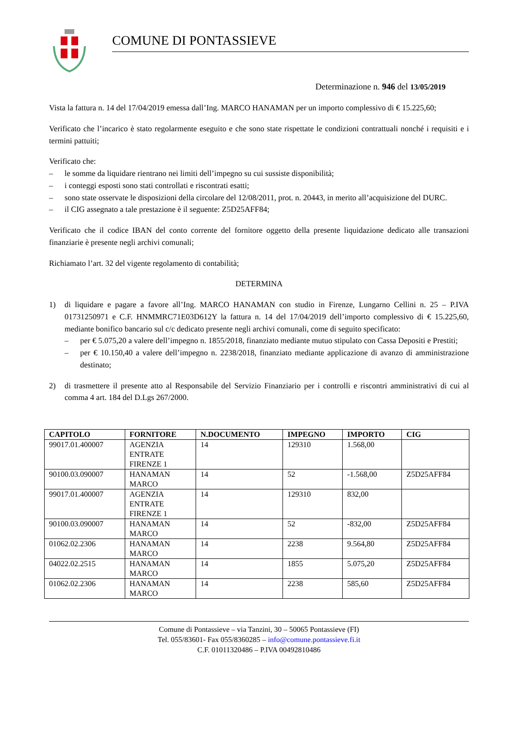COMUNE DI PONTASSIEVE
Determinazione n. 946 del 13/05/2019
Vista la fattura n. 14 del 17/04/2019 emessa dall’Ing. MARCO HANAMAN per un importo complessivo di € 15.225,60;
Verificato che l’incarico è stato regolarmente eseguito e che sono state rispettate le condizioni contrattuali nonché i requisiti e i termini pattuiti;
Verificato che:
– le somme da liquidare rientrano nei limiti dell’impegno su cui sussiste disponibilità;
– i conteggi esposti sono stati controllati e riscontrati esatti;
– sono state osservate le disposizioni della circolare del 12/08/2011, prot. n. 20443, in merito all’acquisizione del DURC.
– il CIG assegnato a tale prestazione è il seguente: Z5D25AFF84;
Verificato che il codice IBAN del conto corrente del fornitore oggetto della presente liquidazione dedicato alle transazioni finanziarie è presente negli archivi comunali;
Richiamato l’art. 32 del vigente regolamento di contabilità;
DETERMINA
1) di liquidare e pagare a favore all’Ing. MARCO HANAMAN con studio in Firenze, Lungarno Cellini n. 25 – P.IVA 01731250971 e C.F. HNMMRC71E03D612Y la fattura n. 14 del 17/04/2019 dell’importo complessivo di € 15.225,60, mediante bonifico bancario sul c/c dedicato presente negli archivi comunali, come di seguito specificato:
– per € 5.075,20 a valere dell’impegno n. 1855/2018, finanziato mediante mutuo stipulato con Cassa Depositi e Prestiti;
– per € 10.150,40 a valere dell’impegno n. 2238/2018, finanziato mediante applicazione di avanzo di amministrazione destinato;
2) di trasmettere il presente atto al Responsabile del Servizio Finanziario per i controlli e riscontri amministrativi di cui al comma 4 art. 184 del D.Lgs 267/2000.
| CAPITOLO | FORNITORE | N.DOCUMENTO | IMPEGNO | IMPORTO | CIG |
| --- | --- | --- | --- | --- | --- |
| 99017.01.400007 | AGENZIA ENTRATE FIRENZE 1 | 14 | 129310 | 1.568,00 | |
| 90100.03.090007 | HANAMAN MARCO | 14 | 52 | -1.568,00 | Z5D25AFF84 |
| 99017.01.400007 | AGENZIA ENTRATE FIRENZE 1 | 14 | 129310 | 832,00 | |
| 90100.03.090007 | HANAMAN MARCO | 14 | 52 | -832,00 | Z5D25AFF84 |
| 01062.02.2306 | HANAMAN MARCO | 14 | 2238 | 9.564,80 | Z5D25AFF84 |
| 04022.02.2515 | HANAMAN MARCO | 14 | 1855 | 5.075,20 | Z5D25AFF84 |
| 01062.02.2306 | HANAMAN MARCO | 14 | 2238 | 585,60 | Z5D25AFF84 |
Comune di Pontassieve – via Tanzini, 30 – 50065 Pontassieve (FI)
Tel. 055/83601- Fax 055/8360285 – info@comune.pontassieve.fi.it
C.F. 01011320486 – P.IVA 00492810486